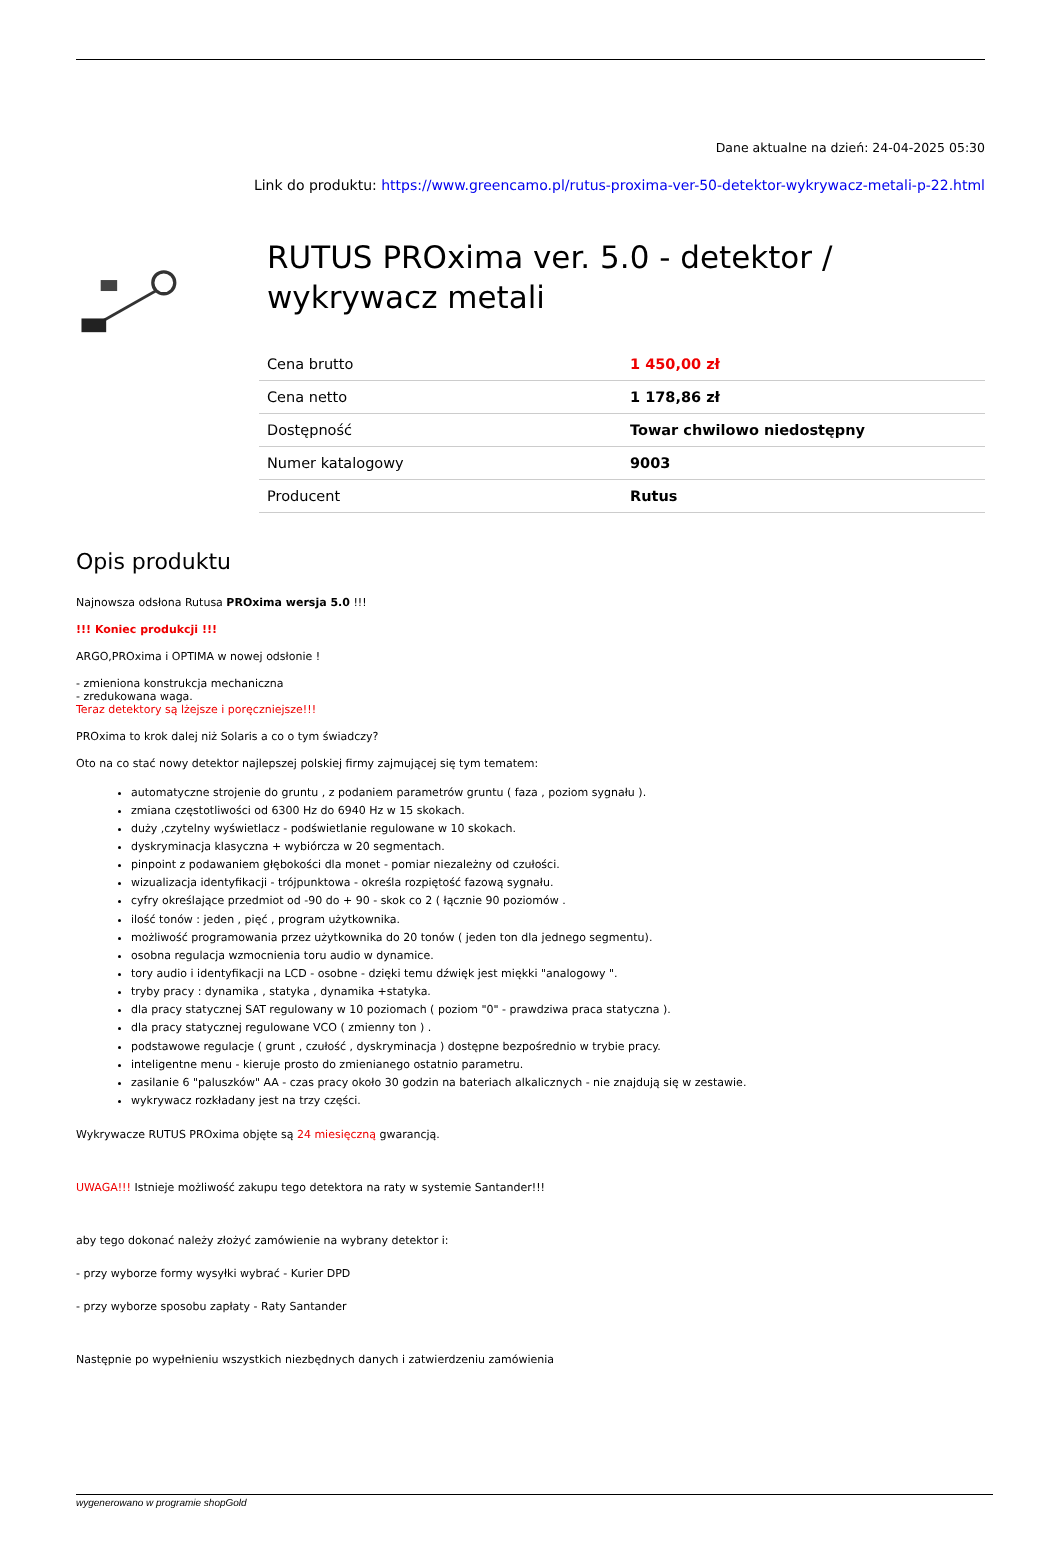Dane aktualne na dzień: 24-04-2025 05:30
Link do produktu: https://www.greencamo.pl/rutus-proxima-ver-50-detektor-wykrywacz-metali-p-22.html
RUTUS PROxima ver. 5.0 - detektor / wykrywacz metali
| Cena brutto | 1 450,00 zł |
| Cena netto | 1 178,86 zł |
| Dostępność | Towar chwilowo niedostępny |
| Numer katalogowy | 9003 |
| Producent | Rutus |
Opis produktu
Najnowsza odsłona Rutusa PROxima wersja 5.0 !!!
!!! Koniec produkcji !!!
ARGO,PROxima i OPTIMA w nowej odsłonie !
- zmieniona konstrukcja mechaniczna
- zredukowana waga.
Teraz detektory są lżejsze i poręczniejsze!!!
PROxima to krok dalej niż Solaris a co o tym świadczy?
Oto na co stać nowy detektor najlepszej polskiej firmy zajmującej się tym tematem:
automatyczne strojenie do gruntu , z podaniem parametrów gruntu ( faza , poziom sygnału ).
zmiana częstotliwości od 6300 Hz do 6940 Hz w 15 skokach.
duży ,czytelny wyświetlacz - podświetlanie regulowane w 10 skokach.
dyskryminacja klasyczna + wybiórcza w 20 segmentach.
pinpoint z podawaniem głębokości dla monet - pomiar niezależny od czułości.
wizualizacja identyfikacji - trójpunktowa - określa rozpiętość fazową sygnału.
cyfry określające przedmiot od -90 do + 90 - skok co 2 ( łącznie 90 poziomów .
ilość tonów : jeden , pięć , program użytkownika.
możliwość programowania przez użytkownika do 20 tonów ( jeden ton dla jednego segmentu).
osobna regulacja wzmocnienia toru audio w dynamice.
tory audio i identyfikacji na LCD - osobne - dzięki temu dźwięk jest miękki "analogowy ".
tryby pracy : dynamika , statyka , dynamika +statyka.
dla pracy statycznej SAT regulowany w 10 poziomach ( poziom "0" - prawdziwa praca statyczna ).
dla pracy statycznej regulowane VCO ( zmienny ton ) .
podstawowe regulacje ( grunt , czułość , dyskryminacja ) dostępne bezpośrednio w trybie pracy.
inteligentne menu - kieruje prosto do zmienianego ostatnio parametru.
zasilanie 6 "paluszków" AA - czas pracy około 30 godzin na bateriach alkalicznych - nie znajdują się w zestawie.
wykrywacz rozkładany jest na trzy części.
Wykrywacze RUTUS PROxima objęte są 24 miesięczną gwarancją.
UWAGA!!! Istnieje możliwość zakupu tego detektora na raty w systemie Santander!!!
aby tego dokonać należy złożyć zamówienie na wybrany detektor i:
- przy wyborze formy wysyłki wybrać - Kurier DPD
- przy wyborze sposobu zapłaty - Raty Santander
Następnie po wypełnieniu wszystkich niezbędnych danych i zatwierdzeniu zamówienia
wygenerowano w programie shopGold